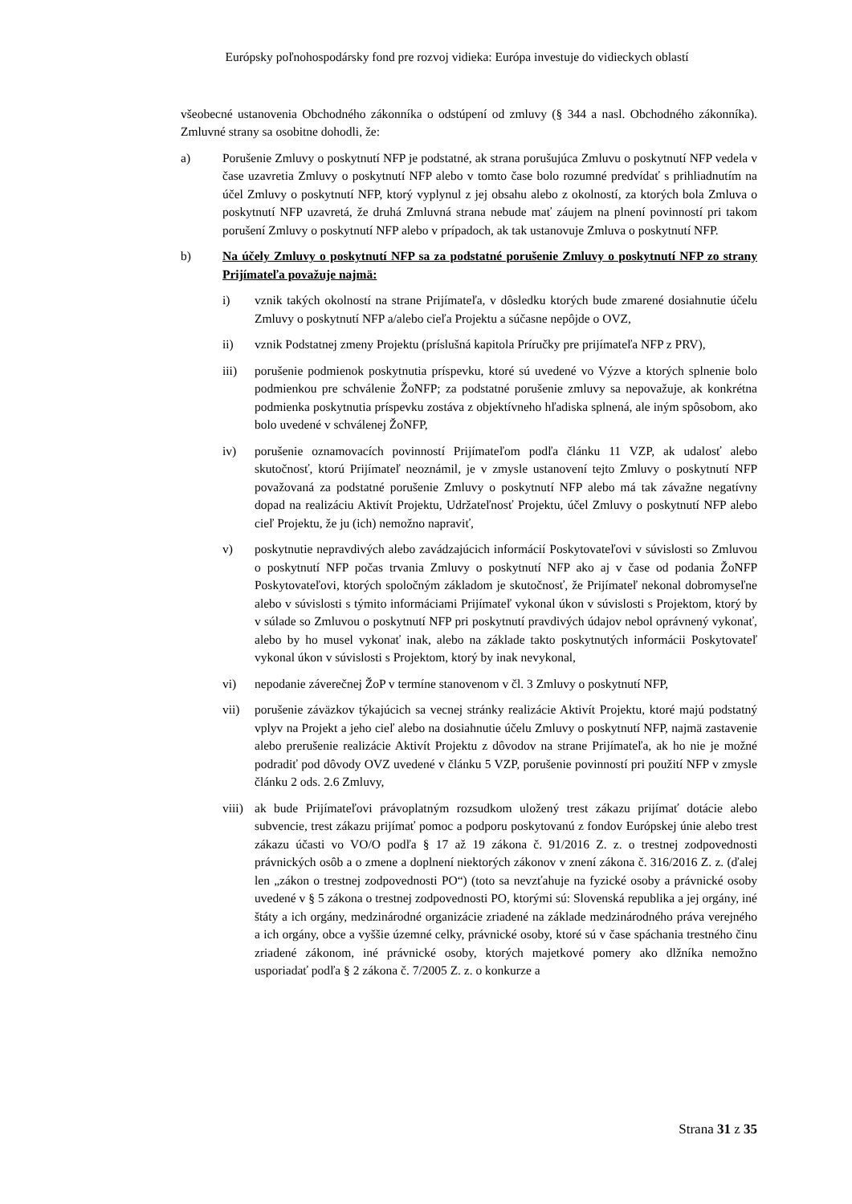Európsky poľnohospodársky fond pre rozvoj vidieka: Európa investuje do vidieckych oblastí
všeobecné ustanovenia Obchodného zákonníka o odstúpení od zmluvy (§ 344 a nasl. Obchodného zákonníka). Zmluvné strany sa osobitne dohodli, že:
a) Porušenie Zmluvy o poskytnutí NFP je podstatné, ak strana porušujúca Zmluvu o poskytnutí NFP vedela v čase uzavretia Zmluvy o poskytnutí NFP alebo v tomto čase bolo rozumné predvídať s prihliadnutím na účel Zmluvy o poskytnutí NFP, ktorý vyplynul z jej obsahu alebo z okolností, za ktorých bola Zmluva o poskytnutí NFP uzavretá, že druhá Zmluvná strana nebude mať záujem na plnení povinností pri takom porušení Zmluvy o poskytnutí NFP alebo v prípadoch, ak tak ustanovuje Zmluva o poskytnutí NFP.
b) Na účely Zmluvy o poskytnutí NFP sa za podstatné porušenie Zmluvy o poskytnutí NFP zo strany Prijímateľa považuje najmä:
i) vznik takých okolností na strane Prijímateľa, v dôsledku ktorých bude zmarené dosiahnutie účelu Zmluvy o poskytnutí NFP a/alebo cieľa Projektu a súčasne nepôjde o OVZ,
ii) vznik Podstatnej zmeny Projektu (príslušná kapitola Príručky pre prijímateľa NFP z PRV),
iii) porušenie podmienok poskytnutia príspevku, ktoré sú uvedené vo Výzve a ktorých splnenie bolo podmienkou pre schválenie ŽoNFP; za podstatné porušenie zmluvy sa nepovažuje, ak konkrétna podmienka poskytnutia príspevku zostáva z objektívneho hľadiska splnená, ale iným spôsobom, ako bolo uvedené v schválenej ŽoNFP,
iv) porušenie oznamovacích povinností Prijímateľom podľa článku 11 VZP, ak udalosť alebo skutočnosť, ktorú Prijímateľ neoznámil, je v zmysle ustanovení tejto Zmluvy o poskytnutí NFP považovaná za podstatné porušenie Zmluvy o poskytnutí NFP alebo má tak závažne negatívny dopad na realizáciu Aktivít Projektu, Udržateľnosť Projektu, účel Zmluvy o poskytnutí NFP alebo cieľ Projektu, že ju (ich) nemožno napraviť,
v) poskytnutie nepravdivých alebo zavádzajúcich informácií Poskytovateľovi v súvislosti so Zmluvou o poskytnutí NFP počas trvania Zmluvy o poskytnutí NFP ako aj v čase od podania ŽoNFP Poskytovateľovi, ktorých spoločným základom je skutočnosť, že Prijímateľ nekonal dobromyseľne alebo v súvislosti s týmito informáciami Prijímateľ vykonal úkon v súvislosti s Projektom, ktorý by v súlade so Zmluvou o poskytnutí NFP pri poskytnutí pravdivých údajov nebol oprávnený vykonať, alebo by ho musel vykonať inak, alebo na základe takto poskytnutých informácii Poskytovateľ vykonal úkon v súvislosti s Projektom, ktorý by inak nevykonal,
vi) nepodanie záverečnej ŽoP v termíne stanovenom v čl. 3 Zmluvy o poskytnutí NFP,
vii) porušenie záväzkov týkajúcich sa vecnej stránky realizácie Aktivít Projektu, ktoré majú podstatný vplyv na Projekt a jeho cieľ alebo na dosiahnutie účelu Zmluvy o poskytnutí NFP, najmä zastavenie alebo prerušenie realizácie Aktivít Projektu z dôvodov na strane Prijímateľa, ak ho nie je možné podradiť pod dôvody OVZ uvedené v článku 5 VZP, porušenie povinností pri použití NFP v zmysle článku 2 ods. 2.6 Zmluvy,
viii)
ak bude Prijímateľovi právoplatným rozsudkom uložený trest zákazu prijímať dotácie alebo subvencie, trest zákazu prijímať pomoc a podporu poskytovanú z fondov Európskej únie alebo trest zákazu účasti vo VO/O podľa § 17 až 19 zákona č. 91/2016 Z. z. o trestnej zodpovednosti právnických osôb a o zmene a doplnení niektorých zákonov v znení zákona č. 316/2016 Z. z. (ďalej len „zákon o trestnej zodpovednosti PO“) (toto sa nevzťahuje na fyzické osoby a právnické osoby uvedené v § 5 zákona o trestnej zodpovednosti PO, ktorými sú: Slovenská republika a jej orgány, iné štáty a ich orgány, medzinárodné organizácie zriadené na základe medzinárodného práva verejného a ich orgány, obce a vyššie územné celky, právnické osoby, ktoré sú v čase spáchania trestného činu zriadené zákonom, iné právnické osoby, ktorých majetkové pomery ako dlžníka nemožno usporiadať podľa § 2 zákona č. 7/2005 Z. z. o konkurze a
Strana 31 z 35